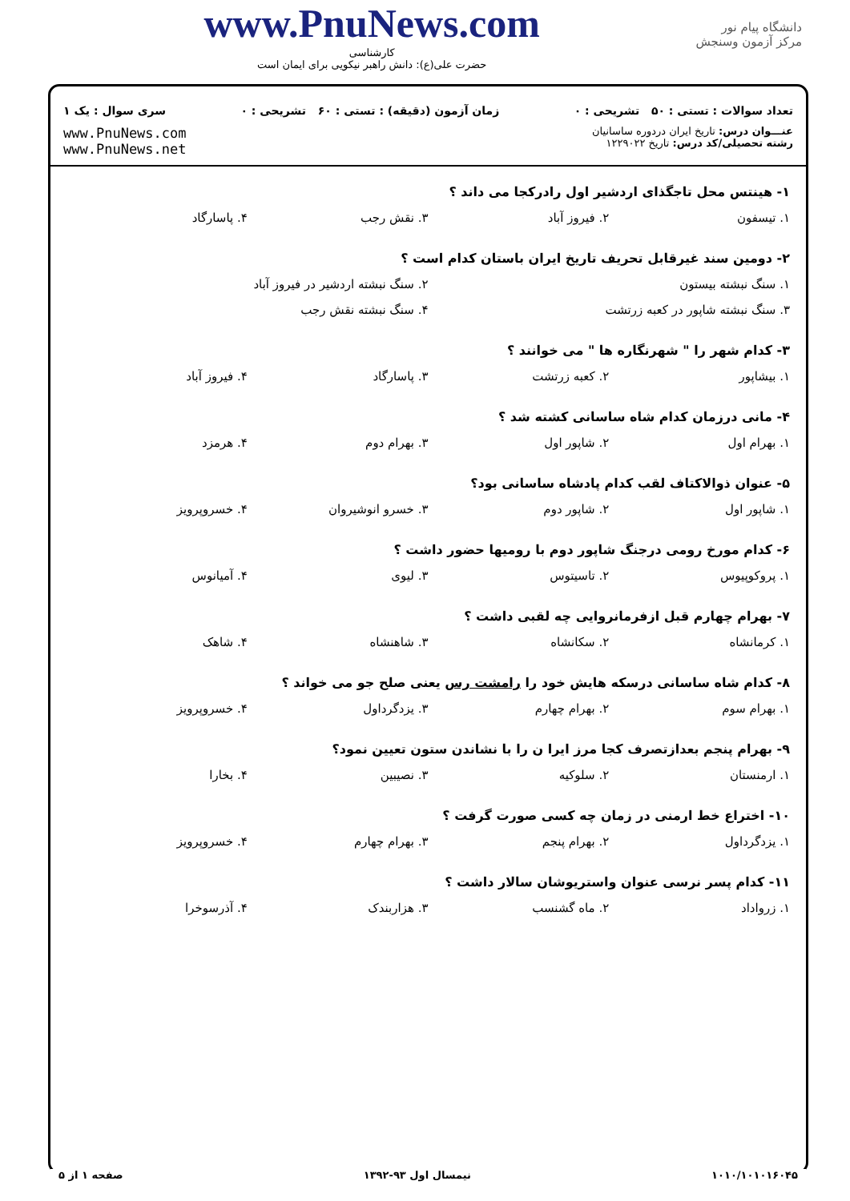دانشگاه پیام نور
مرکز آزمون وسنجش
www.PnuNews.com
کارشناسی
حضرت علی(ع): دانش راهبر نیکویی برای ایمان است
تعداد سوالات : تستی : ۵۰ تشریحی : ۰ زمان آزمون (دقیقه) : تستی : ۶۰ تشریحی : ۰ سری سوال : یک ۱
عنـــوان درس: تاریخ ایران دردوره ساسانیان
رشته تحصیلی/کد درس: تاریخ ۱۲۲۹۰۲۲
www.PnuNews.com
www.PnuNews.net
۱- هینتس محل تاجگذای اردشیر اول رادرکجا می داند ؟
۱. تیسفون ۲. فیروز آباد ۳. نقش رجب ۴. پاسارگاد
۲- دومین سند غیرقابل تحریف تاریخ ایران باستان کدام است ؟
۱. سنگ نبشته بیستون ۲. سنگ نبشته اردشیر در فیروز آباد
۳. سنگ نبشته شاپور در کعبه زرتشت ۴. سنگ نبشته نقش رجب
۳- کدام شهر را " شهرنگاره ها " می خوانند ؟
۱. بیشاپور ۲. کعبه زرتشت ۳. پاسارگاد ۴. فیروز آباد
۴- مانی درزمان کدام شاه ساسانی کشته شد ؟
۱. بهرام اول ۲. شاپور اول ۳. بهرام دوم ۴. هرمزد
۵- عنوان ذوالاکتاف لقب کدام پادشاه ساسانی بود؟
۱. شاپور اول ۲. شاپور دوم ۳. خسرو انوشیروان ۴. خسروپرویز
۶- کدام مورخ رومی درجنگ شاپور دوم با رومیها حضور داشت ؟
۱. پروکوپیوس ۲. تاسیتوس ۳. لیوی ۴. آمیانوس
۷- بهرام چهارم قبل ازفرمانروایی چه لقبی داشت ؟
۱. کرمانشاه ۲. سکانشاه ۳. شاهنشاه ۴. شاهک
۸- کدام شاه ساسانی درسکه هایش خود را رامشت رس یعنی صلح جو می خواند ؟
۱. بهرام سوم ۲. بهرام چهارم ۳. یزدگرداول ۴. خسروپرویز
۹- بهرام پنجم بعدازتصرف کجا مرز ایرا ن را با نشاندن ستون تعیین نمود؟
۱. ارمنستان ۲. سلوکیه ۳. نصیبین ۴. بخارا
۱۰- اختراع خط ارمنی در زمان چه کسی صورت گرفت ؟
۱. یزدگرداول ۲. بهرام پنجم ۳. بهرام چهارم ۴. خسروپرویز
۱۱- کدام پسر نرسی عنوان واستریوشان سالار داشت ؟
۱. زرواداد ۲. ماه گشنسب ۳. هزاربندک ۴. آذرسوخرا
۱۰۱۰/۱۰۱۰۱۶۰۴۵ نیمسال اول ۹۳-۱۳۹۲ صفحه ۱ از ۵